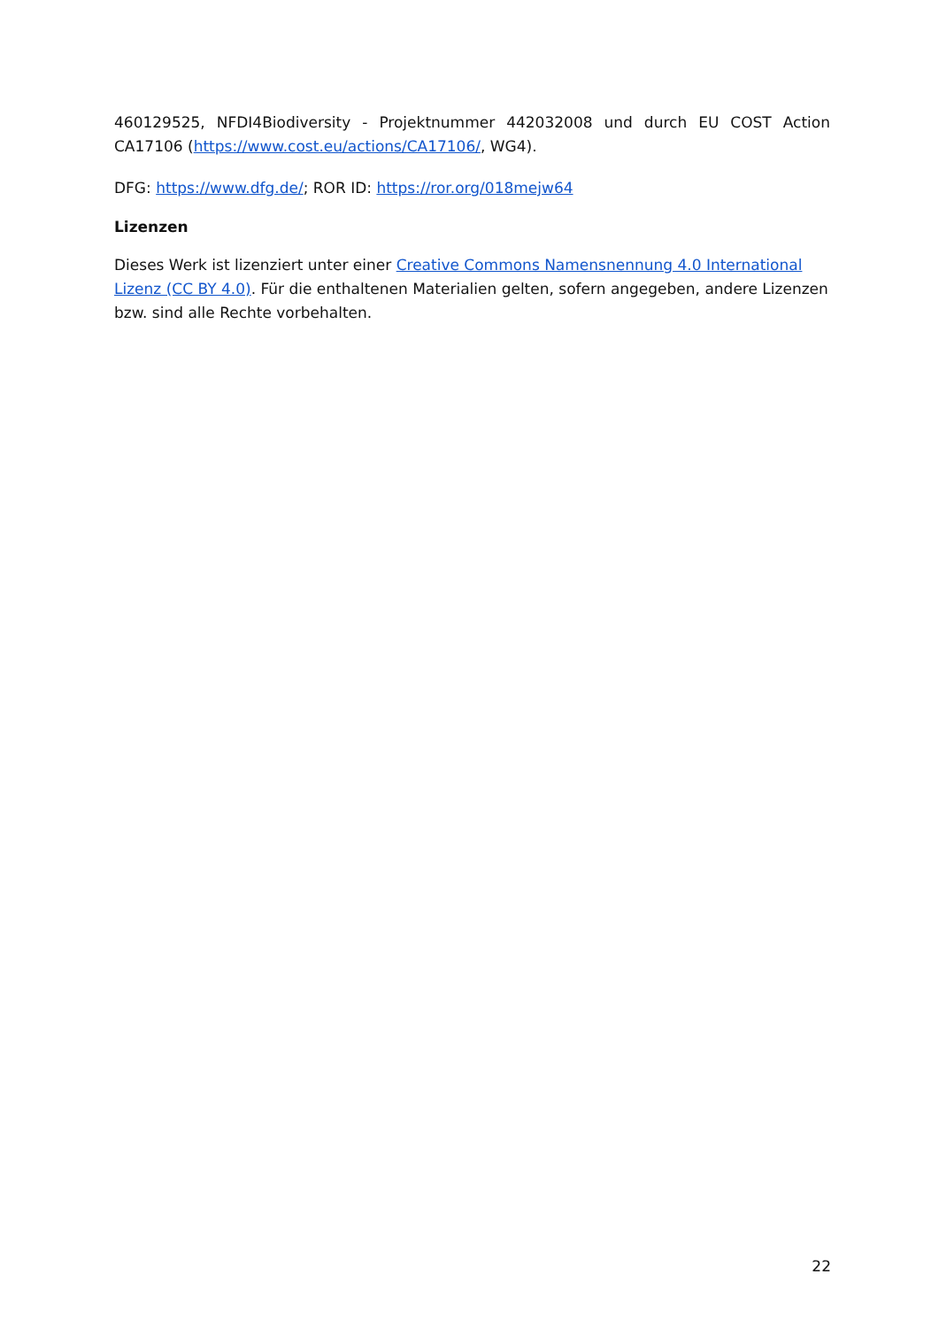460129525, NFDI4Biodiversity - Projektnummer 442032008 und durch EU COST Action CA17106 (https://www.cost.eu/actions/CA17106/, WG4).
DFG: https://www.dfg.de/; ROR ID: https://ror.org/018mejw64
Lizenzen
Dieses Werk ist lizenziert unter einer Creative Commons Namensnennung 4.0 International Lizenz (CC BY 4.0). Für die enthaltenen Materialien gelten, sofern angegeben, andere Lizenzen bzw. sind alle Rechte vorbehalten.
22